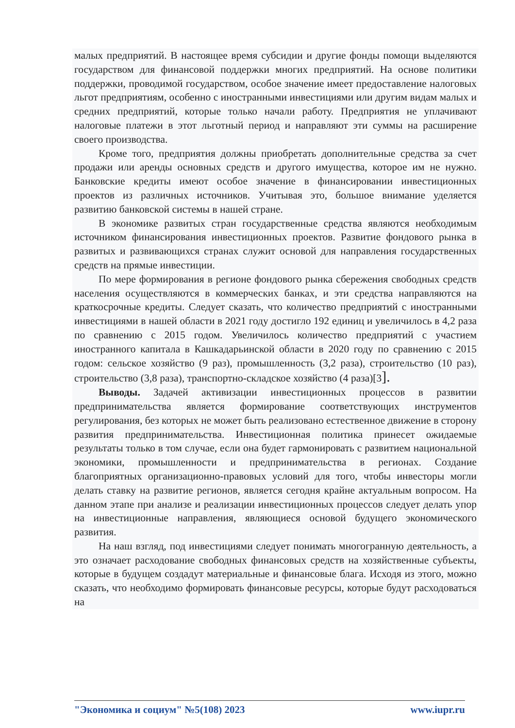малых предприятий. В настоящее время субсидии и другие фонды помощи выделяются государством для финансовой поддержки многих предприятий. На основе политики поддержки, проводимой государством, особое значение имеет предоставление налоговых льгот предприятиям, особенно с иностранными инвестициями или другим видам малых и средних предприятий, которые только начали работу. Предприятия не уплачивают налоговые платежи в этот льготный период и направляют эти суммы на расширение своего производства.
Кроме того, предприятия должны приобретать дополнительные средства за счет продажи или аренды основных средств и другого имущества, которое им не нужно. Банковские кредиты имеют особое значение в финансировании инвестиционных проектов из различных источников. Учитывая это, большое внимание уделяется развитию банковской системы в нашей стране.
В экономике развитых стран государственные средства являются необходимым источником финансирования инвестиционных проектов. Развитие фондового рынка в развитых и развивающихся странах служит основой для направления государственных средств на прямые инвестиции.
По мере формирования в регионе фондового рынка сбережения свободных средств населения осуществляются в коммерческих банках, и эти средства направляются на краткосрочные кредиты. Следует сказать, что количество предприятий с иностранными инвестициями в нашей области в 2021 году достигло 192 единиц и увеличилось в 4,2 раза по сравнению с 2015 годом. Увеличилось количество предприятий с участием иностранного капитала в Кашкадарьинской области в 2020 году по сравнению с 2015 годом: сельское хозяйство (9 раз), промышленность (3,2 раза), строительство (10 раз), строительство (3,8 раза), транспортно-складское хозяйство (4 раза)[3].
Выводы. Задачей активизации инвестиционных процессов в развитии предпринимательства является формирование соответствующих инструментов регулирования, без которых не может быть реализовано естественное движение в сторону развития предпринимательства. Инвестиционная политика принесет ожидаемые результаты только в том случае, если она будет гармонировать с развитием национальной экономики, промышленности и предпринимательства в регионах. Создание благоприятных организационно-правовых условий для того, чтобы инвесторы могли делать ставку на развитие регионов, является сегодня крайне актуальным вопросом. На данном этапе при анализе и реализации инвестиционных процессов следует делать упор на инвестиционные направления, являющиеся основой будущего экономического развития.
На наш взгляд, под инвестициями следует понимать многогранную деятельность, а это означает расходование свободных финансовых средств на хозяйственные субъекты, которые в будущем создадут материальные и финансовые блага. Исходя из этого, можно сказать, что необходимо формировать финансовые ресурсы, которые будут расходоваться на
"Экономика и социум" №5(108) 2023 www.iupr.ru